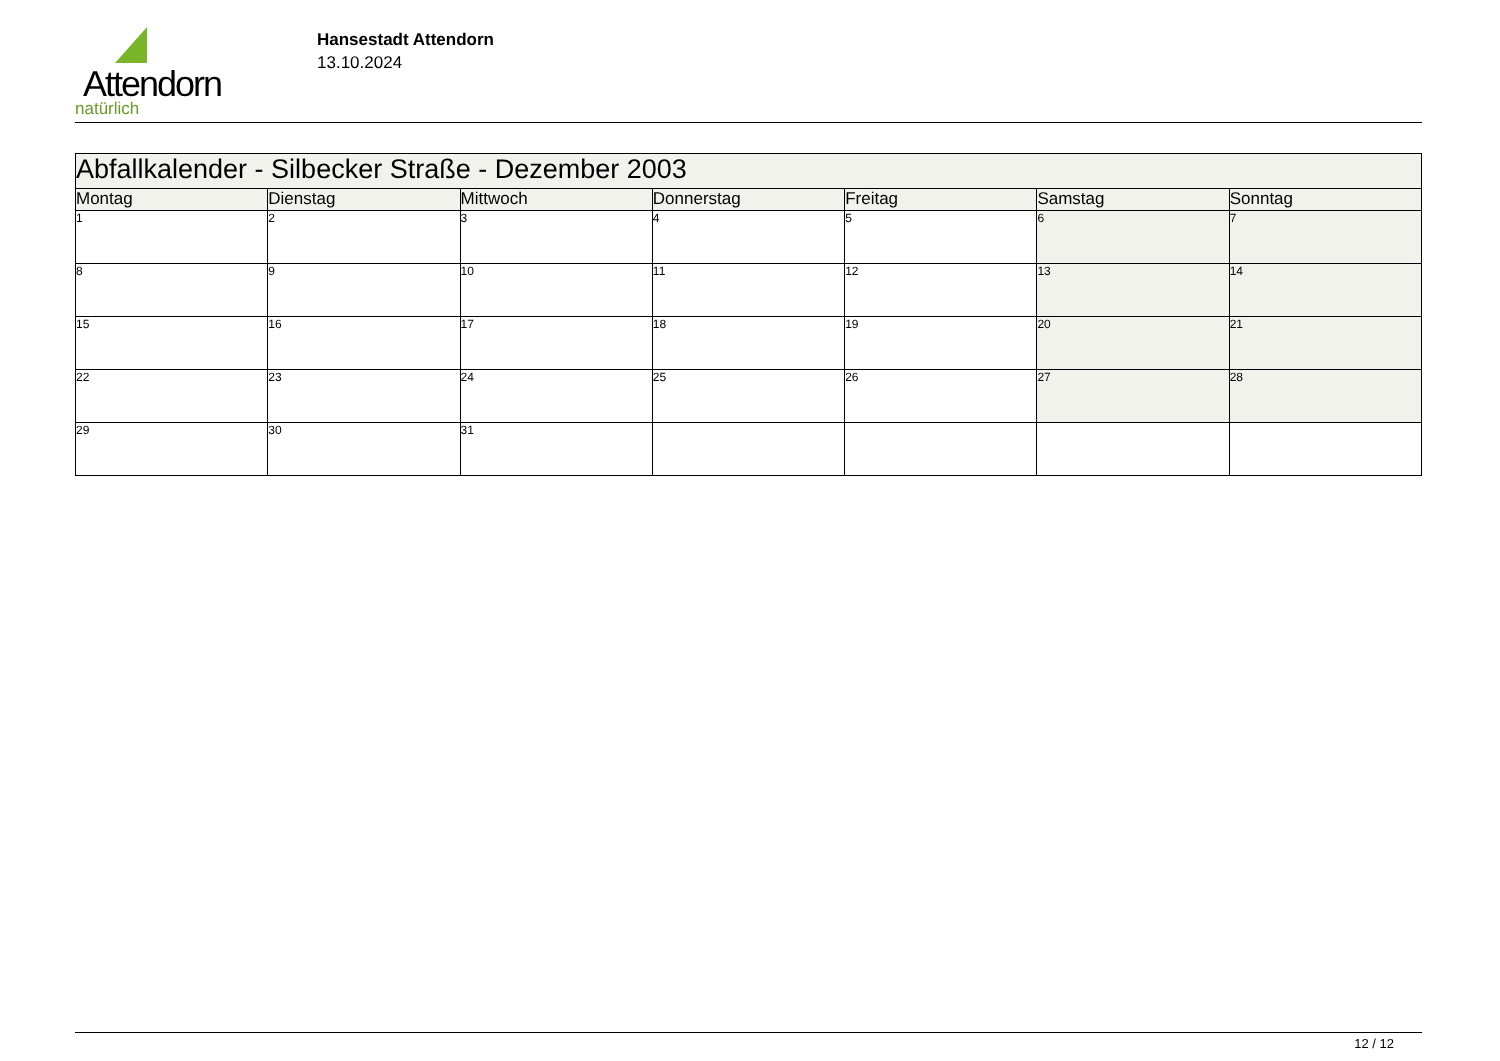Attendorn
natürlich
Hansestadt Attendorn
13.10.2024
| Abfallkalender - Silbecker Straße - Dezember 2003 | | | | | | |
| Montag | Dienstag | Mittwoch | Donnerstag | Freitag | Samstag | Sonntag |
| 1 | 2 | 3 | 4 | 5 | 6 | 7 |
| 8 | 9 | 10 | 11 | 12 | 13 | 14 |
| 15 | 16 | 17 | 18 | 19 | 20 | 21 |
| 22 | 23 | 24 | 25 | 26 | 27 | 28 |
| 29 | 30 | 31 | | | | |
12 / 12